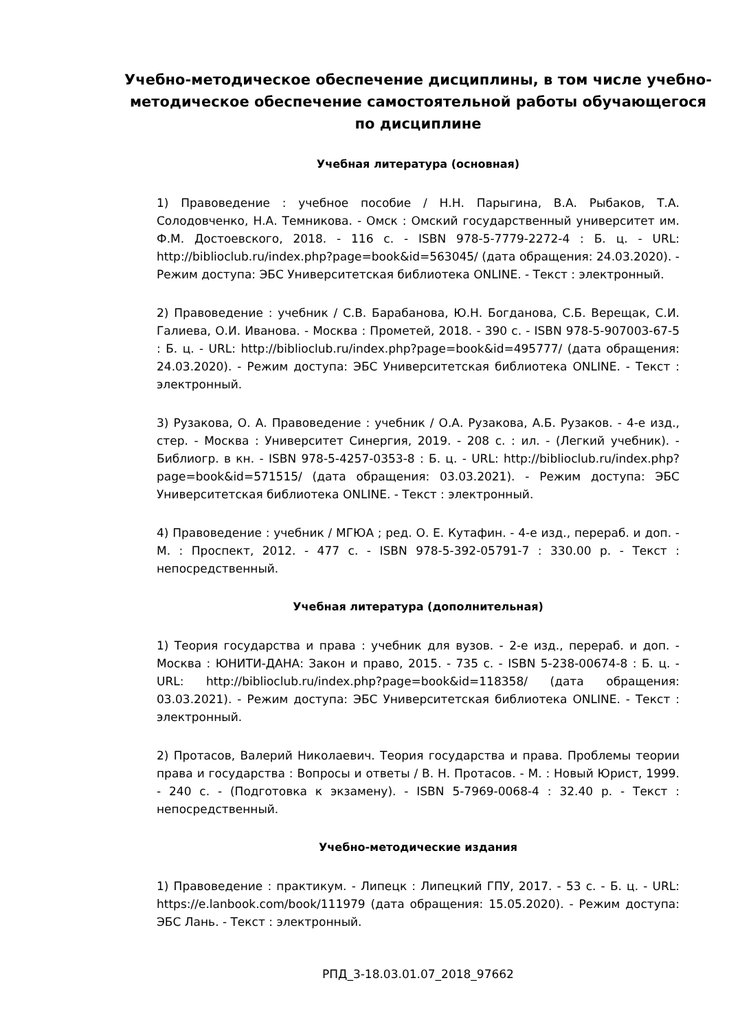Учебно-методическое обеспечение дисциплины, в том числе учебно-методическое обеспечение самостоятельной работы обучающегося по дисциплине
Учебная литература (основная)
1) Правоведение : учебное пособие / Н.Н. Парыгина, В.А. Рыбаков, Т.А. Солодовченко, Н.А. Темникова. - Омск : Омский государственный университет им. Ф.М. Достоевского, 2018. - 116 с. - ISBN 978-5-7779-2272-4 : Б. ц. - URL: http://biblioclub.ru/index.php?page=book&id=563045/ (дата обращения: 24.03.2020). - Режим доступа: ЭБС Университетская библиотека ONLINE. - Текст : электронный.
2) Правоведение : учебник / С.В. Барабанова, Ю.Н. Богданова, С.Б. Верещак, С.И. Галиева, О.И. Иванова. - Москва : Прометей, 2018. - 390 с. - ISBN 978-5-907003-67-5 : Б. ц. - URL: http://biblioclub.ru/index.php?page=book&id=495777/ (дата обращения: 24.03.2020). - Режим доступа: ЭБС Университетская библиотека ONLINE. - Текст : электронный.
3) Рузакова, О. А. Правоведение : учебник / О.А. Рузакова, А.Б. Рузаков. - 4-е изд., стер. - Москва : Университет Синергия, 2019. - 208 с. : ил. - (Легкий учебник). - Библиогр. в кн. - ISBN 978-5-4257-0353-8 : Б. ц. - URL: http://biblioclub.ru/index.php?page=book&id=571515/ (дата обращения: 03.03.2021). - Режим доступа: ЭБС Университетская библиотека ONLINE. - Текст : электронный.
4) Правоведение : учебник / МГЮА ; ред. О. Е. Кутафин. - 4-е изд., перераб. и доп. - М. : Проспект, 2012. - 477 с. - ISBN 978-5-392-05791-7 : 330.00 р. - Текст : непосредственный.
Учебная литература (дополнительная)
1) Теория государства и права : учебник для вузов. - 2-е изд., перераб. и доп. - Москва : ЮНИТИ-ДАНА: Закон и право, 2015. - 735 с. - ISBN 5-238-00674-8 : Б. ц. - URL: http://biblioclub.ru/index.php?page=book&id=118358/ (дата обращения: 03.03.2021). - Режим доступа: ЭБС Университетская библиотека ONLINE. - Текст : электронный.
2) Протасов, Валерий Николаевич. Теория государства и права. Проблемы теории права и государства : Вопросы и ответы / В. Н. Протасов. - М. : Новый Юрист, 1999. - 240 с. - (Подготовка к экзамену). - ISBN 5-7969-0068-4 : 32.40 р. - Текст : непосредственный.
Учебно-методические издания
1) Правоведение : практикум. - Липецк : Липецкий ГПУ, 2017. - 53 с. - Б. ц. - URL: https://e.lanbook.com/book/111979 (дата обращения: 15.05.2020). - Режим доступа: ЭБС Лань. - Текст : электронный.
РПД_3-18.03.01.07_2018_97662